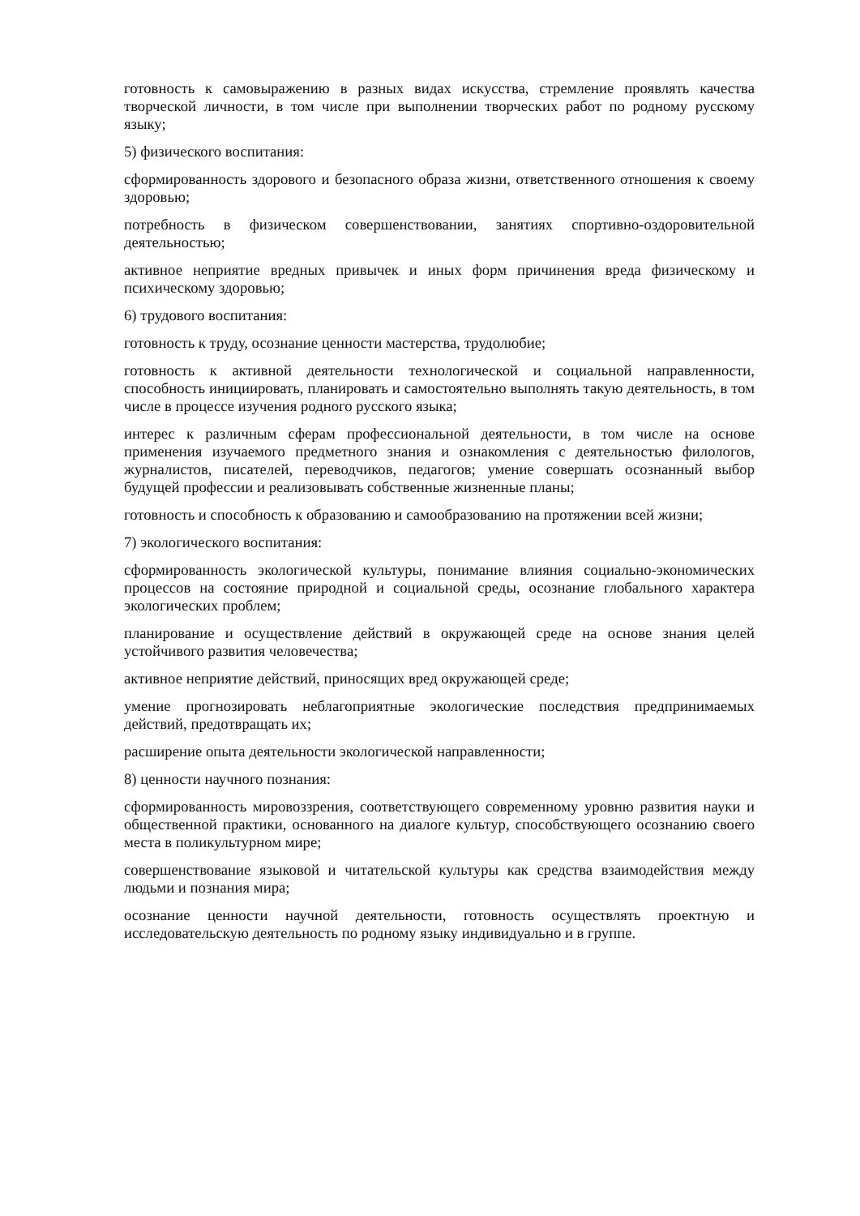готовность к самовыражению в разных видах искусства, стремление проявлять качества творческой личности, в том числе при выполнении творческих работ по родному русскому языку;
5) физического воспитания:
сформированность здорового и безопасного образа жизни, ответственного отношения к своему здоровью;
потребность в физическом совершенствовании, занятиях спортивно-оздоровительной деятельностью;
активное неприятие вредных привычек и иных форм причинения вреда физическому и психическому здоровью;
6) трудового воспитания:
готовность к труду, осознание ценности мастерства, трудолюбие;
готовность к активной деятельности технологической и социальной направленности, способность инициировать, планировать и самостоятельно выполнять такую деятельность, в том числе в процессе изучения родного русского языка;
интерес к различным сферам профессиональной деятельности, в том числе на основе применения изучаемого предметного знания и ознакомления с деятельностью филологов, журналистов, писателей, переводчиков, педагогов; умение совершать осознанный выбор будущей профессии и реализовывать собственные жизненные планы;
готовность и способность к образованию и самообразованию на протяжении всей жизни;
7) экологического воспитания:
сформированность экологической культуры, понимание влияния социально-экономических процессов на состояние природной и социальной среды, осознание глобального характера экологических проблем;
планирование и осуществление действий в окружающей среде на основе знания целей устойчивого развития человечества;
активное неприятие действий, приносящих вред окружающей среде;
умение прогнозировать неблагоприятные экологические последствия предпринимаемых действий, предотвращать их;
расширение опыта деятельности экологической направленности;
8) ценности научного познания:
сформированность мировоззрения, соответствующего современному уровню развития науки и общественной практики, основанного на диалоге культур, способствующего осознанию своего места в поликультурном мире;
совершенствование языковой и читательской культуры как средства взаимодействия между людьми и познания мира;
осознание ценности научной деятельности, готовность осуществлять проектную и исследовательскую деятельность по родному языку индивидуально и в группе.